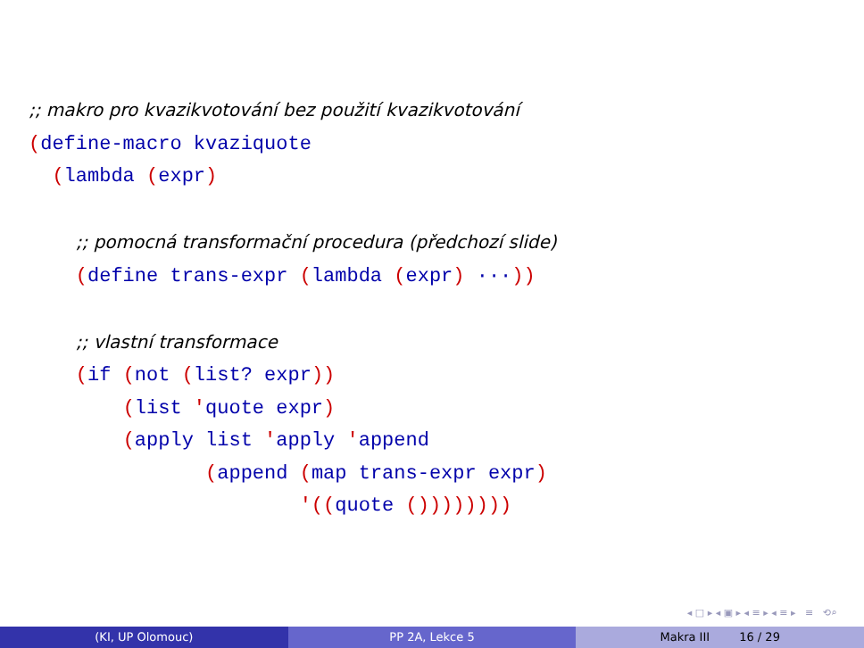;; makro pro kvazikvotování bez použití kvazikvotování (define-macro kvaziquote (lambda (expr) ;; pomocná transformační procedura (předchozí slide) (define trans-expr (lambda (expr) ···)) ;; vlastní transformace (if (not (list? expr)) (list 'quote expr) (apply list 'apply 'append (append (map trans-expr expr) '((quote ())))))))
◂ □ ▸ ◂ ▣ ▸ ◂ ≡ ▸ ◂ ≡ ▸ ≡ ⟲⌕
(KI, UP Olomouc) PP 2A, Lekce 5 Makra III 16 / 29